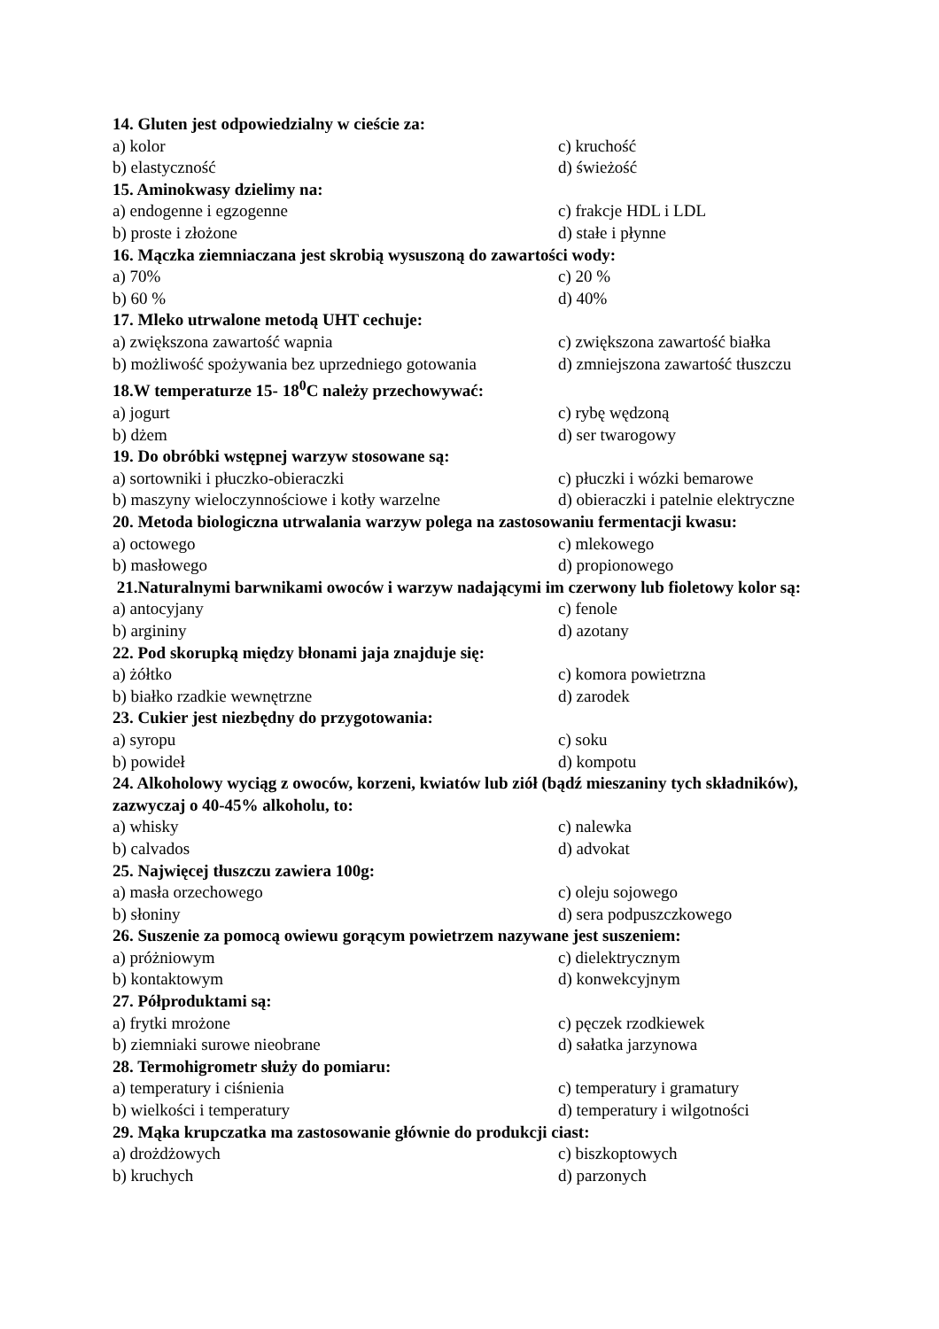14. Gluten jest odpowiedzialny w cieście za:
a) kolor c) kruchość
b) elastyczność d) świeżość
15. Aminokwasy dzielimy na:
a) endogenne i egzogenne c) frakcje HDL i LDL
b) proste i złożone d) stałe i płynne
16. Mączka ziemniaczana jest skrobią wysuszoną do zawartości wody:
a) 70% c) 20 %
b) 60 % d) 40%
17. Mleko utrwalone metodą UHT cechuje:
a) zwiększona zawartość wapnia c) zwiększona zawartość białka
b) możliwość spożywania bez uprzedniego gotowania d) zmniejszona zawartość tłuszczu
18.W temperaturze 15- 18<sup>0</sup>C należy przechowywać:
a) jogurt c) rybę wędzoną
b) dżem d) ser twarogowy
19. Do obróbki wstępnej warzyw stosowane są:
a) sortowniki i płuczko-obieraczki c) płuczki i wózki bemarowe
b) maszyny wieloczynnościowe i kotły warzelne d) obieraczki i patelnie elektryczne
20. Metoda biologiczna utrwalania warzyw polega na zastosowaniu fermentacji kwasu:
a) octowego c) mlekowego
b) masłowego d) propionowego
21.Naturalnymi barwnikami owoców i warzyw nadającymi im czerwony lub fioletowy kolor są:
a) antocyjany c) fenole
b) argininy d) azotany
22. Pod skorupką między błonami jaja znajduje się:
a) żółtko c) komora powietrzna
b) białko rzadkie wewnętrzne d) zarodek
23. Cukier jest niezbędny do przygotowania:
a) syropu c) soku
b) powideł d) kompotu
24. Alkoholowy wyciąg z owoców, korzeni, kwiatów lub ziół (bądź mieszaniny tych składników), zazwyczaj o 40-45% alkoholu, to:
a) whisky c) nalewka
b) calvados d) advokat
25. Najwięcej tłuszczu zawiera 100g:
a) masła orzechowego c) oleju sojowego
b) słoniny d) sera podpuszczkowego
26. Suszenie za pomocą owiewu gorącym powietrzem nazywane jest suszeniem:
a) próżniowym c) dielektrycznym
b) kontaktowym d) konwekcyjnym
27. Półproduktami są:
a) frytki mrożone c) pęczek rzodkiewek
b) ziemniaki surowe nieobrane d) sałatka jarzynowa
28. Termohigrometr służy do pomiaru:
a) temperatury i ciśnienia c) temperatury i gramatury
b) wielkości i temperatury d) temperatury i wilgotności
29. Mąka krupczatka ma zastosowanie głównie do produkcji ciast:
a) drożdżowych c) biszkoptowych
b) kruchych d) parzonych